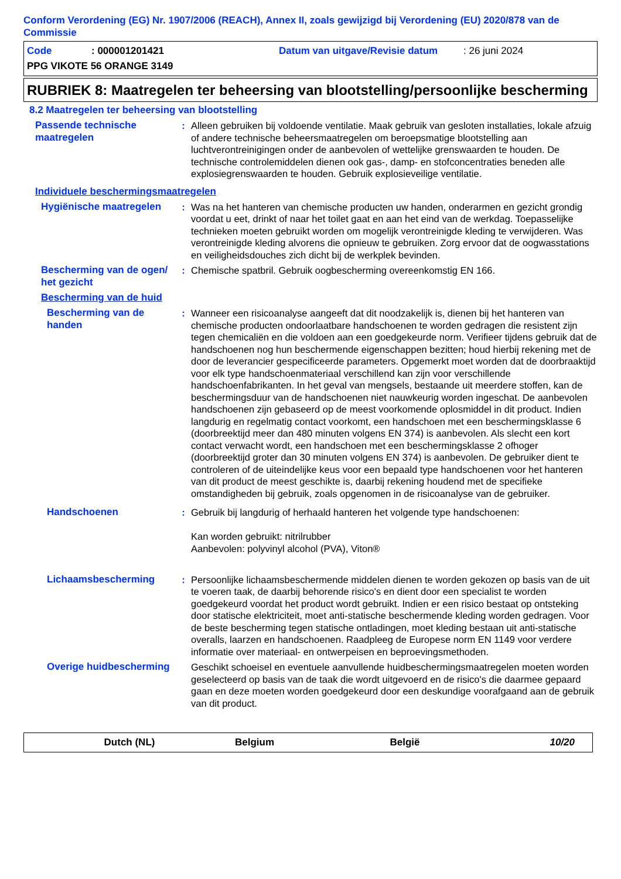Conform Verordening (EG) Nr. 1907/2006 (REACH), Annex II, zoals gewijzigd bij Verordening (EU) 2020/878 van de Commissie
Code: 000001201421 Datum van uitgave/Revisie datum: 26 juni 2024
PPG VIKOTE 56 ORANGE 3149
RUBRIEK 8: Maatregelen ter beheersing van blootstelling/persoonlijke bescherming
8.2 Maatregelen ter beheersing van blootstelling
Passende technische maatregelen
: Alleen gebruiken bij voldoende ventilatie. Maak gebruik van gesloten installaties, lokale afzuig of andere technische beheersmaatregelen om beroepsmatige blootstelling aan luchtverontreinigingen onder de aanbevolen of wettelijke grenswaarden te houden. De technische controlemiddelen dienen ook gas-, damp- en stofconcentraties beneden alle explosiegrenswaarden te houden. Gebruik explosieveilige ventilatie.
Individuele beschermingsmaatregelen
Hygiënische maatregelen
: Was na het hanteren van chemische producten uw handen, onderarmen en gezicht grondig voordat u eet, drinkt of naar het toilet gaat en aan het eind van de werkdag. Toepasselijke technieken moeten gebruikt worden om mogelijk verontreinigde kleding te verwijderen. Was verontreinigde kleding alvorens die opnieuw te gebruiken. Zorg ervoor dat de oogwasstations en veiligheidsdouches zich dicht bij de werkplek bevinden.
Bescherming van de ogen/ het gezicht
: Chemische spatbril. Gebruik oogbescherming overeenkomstig EN 166.
Bescherming van de huid
Bescherming van de handen
: Wanneer een risicoanalyse aangeeft dat dit noodzakelijk is, dienen bij het hanteren van chemische producten ondoorlaatbare handschoenen te worden gedragen die resistent zijn tegen chemicaliën en die voldoen aan een goedgekeurde norm. Verifieer tijdens gebruik dat de handschoenen nog hun beschermende eigenschappen bezitten; houd hierbij rekening met de door de leverancier gespecificeerde parameters. Opgemerkt moet worden dat de doorbraaktijd voor elk type handschoenmateriaal verschillend kan zijn voor verschillende handschoenfabrikanten. In het geval van mengsels, bestaande uit meerdere stoffen, kan de beschermingsduur van de handschoenen niet nauwkeurig worden ingeschat. De aanbevolen handschoenen zijn gebaseerd op de meest voorkomende oplosmiddel in dit product. Indien langdurig en regelmatig contact voorkomt, een handschoen met een beschermingsklasse 6 (doorbreektijd meer dan 480 minuten volgens EN 374) is aanbevolen. Als slecht een kort contact verwacht wordt, een handschoen met een beschermingsklasse 2 ofhoger (doorbreektijd groter dan 30 minuten volgens EN 374) is aanbevolen. De gebruiker dient te controleren of de uiteindelijke keus voor een bepaald type handschoenen voor het hanteren van dit product de meest geschikte is, daarbij rekening houdend met de specifieke omstandigheden bij gebruik, zoals opgenomen in de risicoanalyse van de gebruiker.
Handschoenen : Gebruik bij langdurig of herhaald hanteren het volgende type handschoenen:
Kan worden gebruikt: nitrilrubber
Aanbevolen: polyvinyl alcohol (PVA), Viton®
Lichaamsbescherming : Persoonlijke lichaamsbeschermende middelen dienen te worden gekozen op basis van de uit te voeren taak, de daarbij behorende risico's en dient door een specialist te worden goedgekeurd voordat het product wordt gebruikt. Indien er een risico bestaat op ontsteking door statische elektriciteit, moet anti-statische beschermende kleding worden gedragen. Voor de beste bescherming tegen statische ontladingen, moet kleding bestaan uit anti-statische overalls, laarzen en handschoenen. Raadpleeg de Europese norm EN 1149 voor verdere informatie over materiaal- en ontwerpeisen en beproevingsmethoden.
Overige huidbescherming
Geschikt schoeisel en eventuele aanvullende huidbeschermingsmaatregelen moeten worden geselecteerd op basis van de taak die wordt uitgevoerd en de risico's die daarmee gepaard gaan en deze moeten worden goedgekeurd door een deskundige voorafgaand aan de gebruik van dit product.
Dutch (NL) Belgium België 10/20